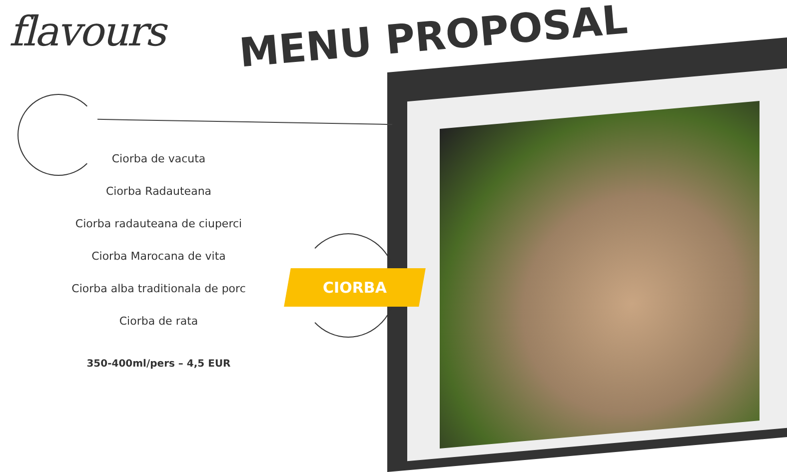flavours MENU PROPOSAL
Ciorba de vacuta
Ciorba Radauteana
Ciorba radauteana de ciuperci
Ciorba Marocana de vita
Ciorba alba traditionala de porc
Ciorba de rata
350-400ml/pers – 4,5 EUR
CIORBA